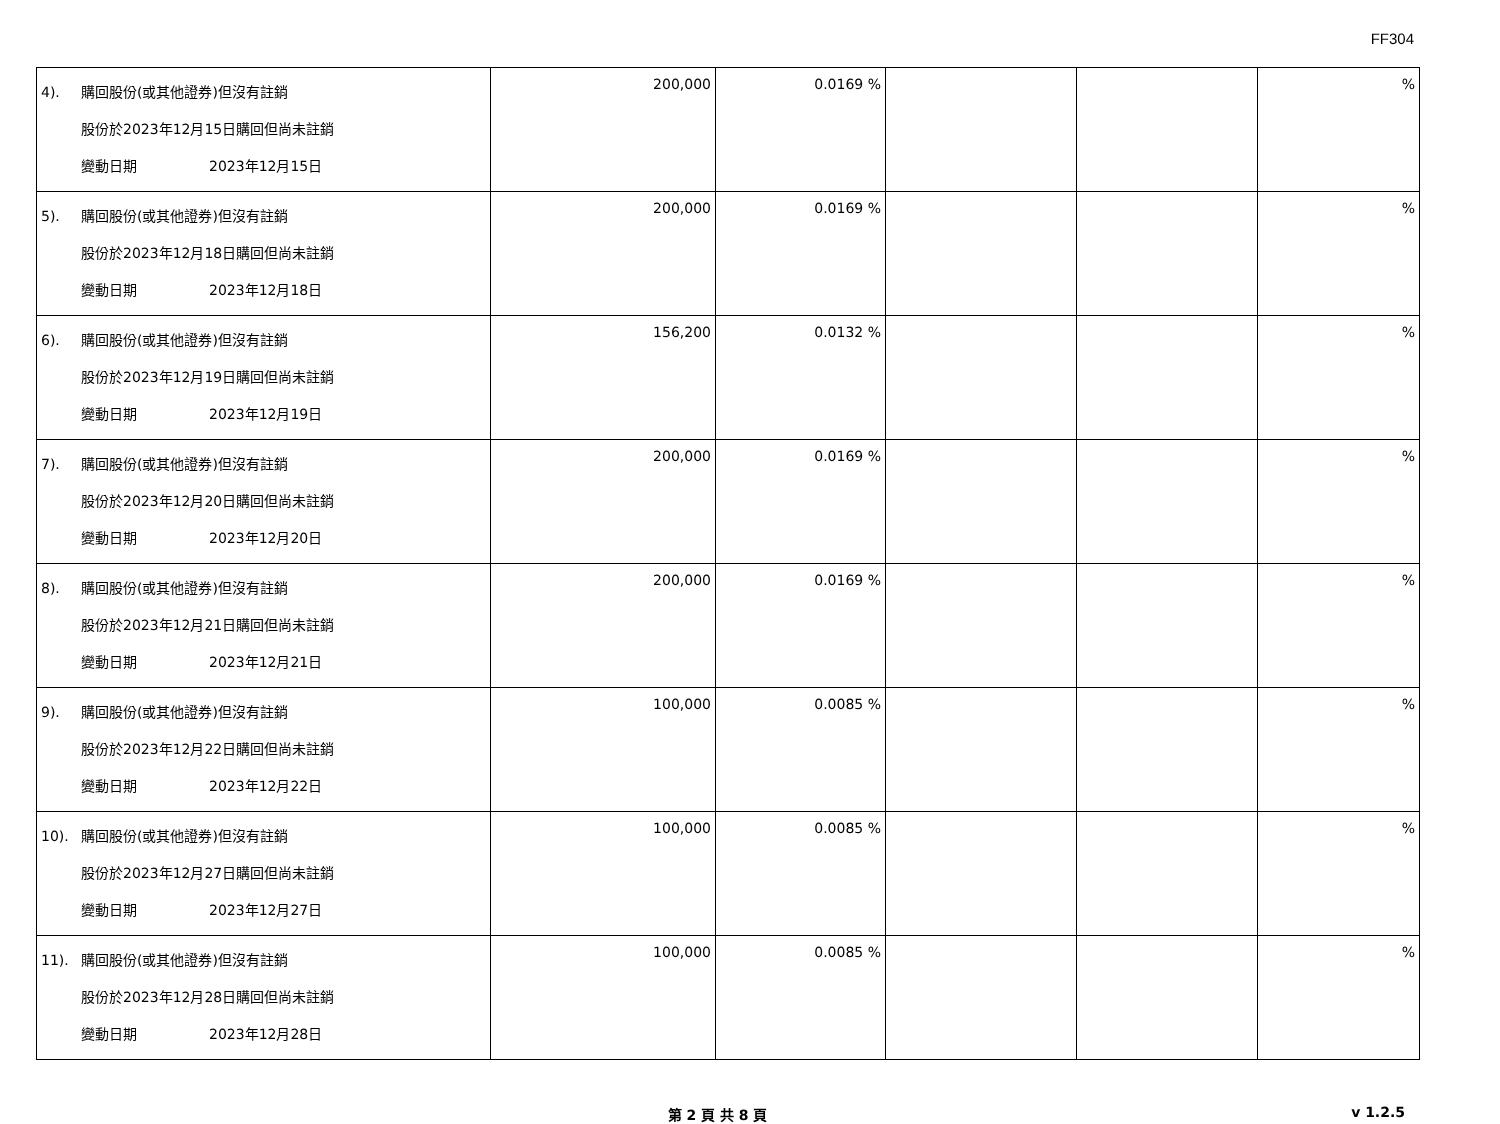FF304
| 4). 購回股份(或其他證券)但沒有註銷 股份於2023年12月15日購回但尚未註銷 變動日期 2023年12月15日 | 200,000 | 0.0169 % | | | % |
| 5). 購回股份(或其他證券)但沒有註銷 股份於2023年12月18日購回但尚未註銷 變動日期 2023年12月18日 | 200,000 | 0.0169 % | | | % |
| 6). 購回股份(或其他證券)但沒有註銷 股份於2023年12月19日購回但尚未註銷 變動日期 2023年12月19日 | 156,200 | 0.0132 % | | | % |
| 7). 購回股份(或其他證券)但沒有註銷 股份於2023年12月20日購回但尚未註銷 變動日期 2023年12月20日 | 200,000 | 0.0169 % | | | % |
| 8). 購回股份(或其他證券)但沒有註銷 股份於2023年12月21日購回但尚未註銷 變動日期 2023年12月21日 | 200,000 | 0.0169 % | | | % |
| 9). 購回股份(或其他證券)但沒有註銷 股份於2023年12月22日購回但尚未註銷 變動日期 2023年12月22日 | 100,000 | 0.0085 % | | | % |
| 10). 購回股份(或其他證券)但沒有註銷 股份於2023年12月27日購回但尚未註銷 變動日期 2023年12月27日 | 100,000 | 0.0085 % | | | % |
| 11). 購回股份(或其他證券)但沒有註銷 股份於2023年12月28日購回但尚未註銷 變動日期 2023年12月28日 | 100,000 | 0.0085 % | | | % |
第 2 頁 共 8 頁 v 1.2.5